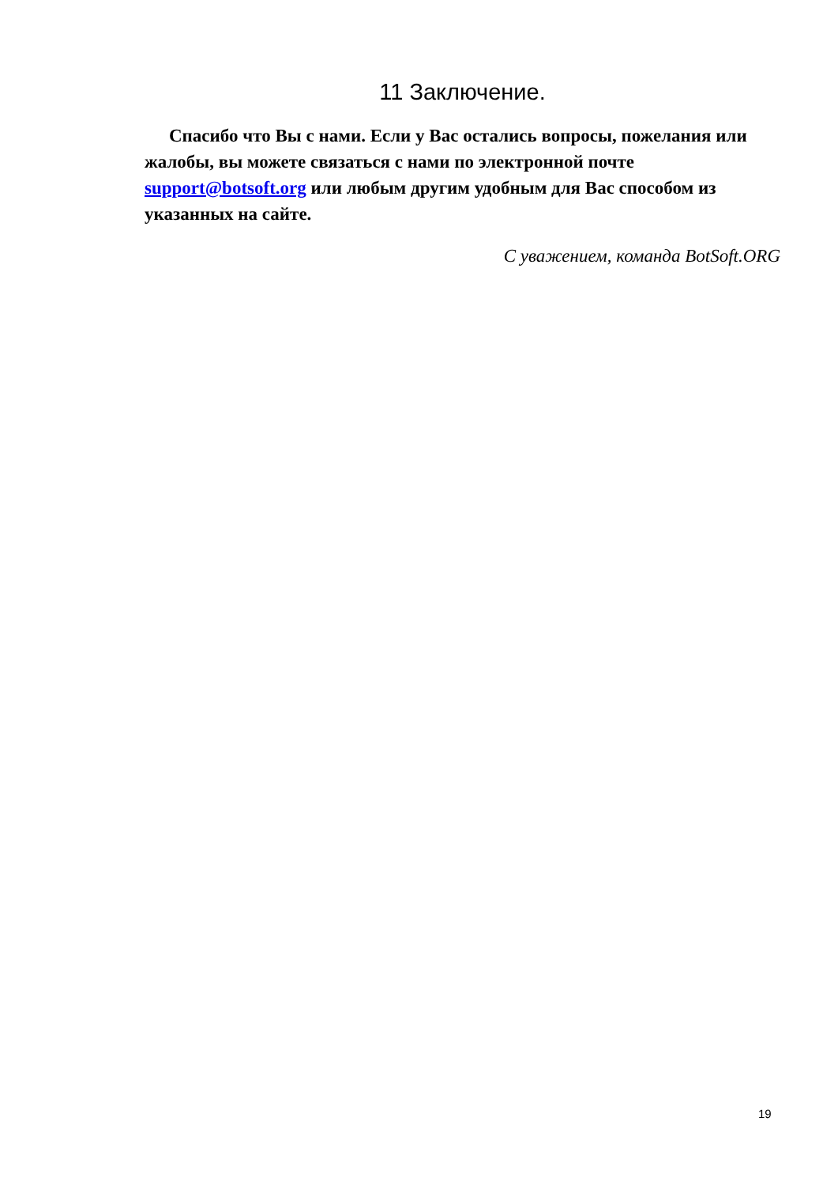11 Заключение.
Спасибо что Вы с нами. Если у Вас остались вопросы, пожелания или жалобы, вы можете связаться с нами по электронной почте support@botsoft.org или любым другим удобным для Вас способом из указанных на сайте.
С уважением, команда BotSoft.ORG
19